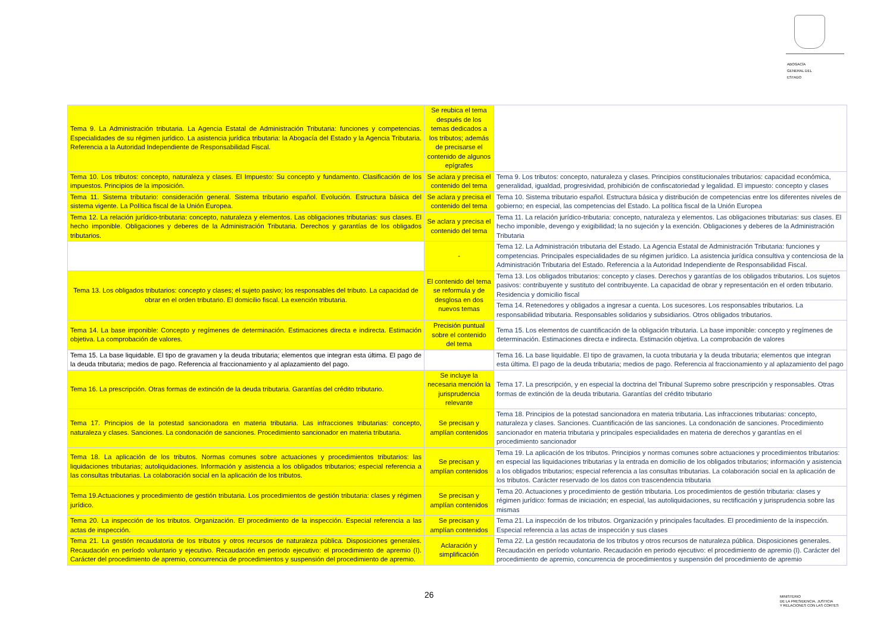ABOGACÍA
GENERAL DEL
ESTADO
| Tema 9. La Administración tributaria. La Agencia Estatal de Administración Tributaria: funciones y competencias. Especialidades de su régimen jurídico. La asistencia jurídica tributaria: la Abogacía del Estado y la Agencia Tributaria. Referencia a la Autoridad Independiente de Responsabilidad Fiscal. | Se reubica el tema después de los temas dedicados a los tributos; además de precisarse el contenido de algunos epígrafes | |
| Tema 10. Los tributos: concepto, naturaleza y clases. El Impuesto: Su concepto y fundamento. Clasificación de los impuestos. Principios de la imposición. | Se aclara y precisa el contenido del tema | Tema 9. Los tributos: concepto, naturaleza y clases. Principios constitucionales tributarios: capacidad económica, generalidad, igualdad, progresividad, prohibición de confiscatoriedad y legalidad. El impuesto: concepto y clases |
| Tema 11. Sistema tributario: consideración general. Sistema tributario español. Evolución. Estructura básica del sistema vigente. La Política fiscal de la Unión Europea. | Se aclara y precisa el contenido del tema | Tema 10. Sistema tributario español. Estructura básica y distribución de competencias entre los diferentes niveles de gobierno; en especial, las competencias del Estado. La política fiscal de la Unión Europea |
| Tema 12. La relación jurídico-tributaria: concepto, naturaleza y elementos. Las obligaciones tributarias: sus clases. El hecho imponible. Obligaciones y deberes de la Administración Tributaria. Derechos y garantías de los obligados tributarios. | Se aclara y precisa el contenido del tema | Tema 11. La relación jurídico-tributaria: concepto, naturaleza y elementos. Las obligaciones tributarias: sus clases. El hecho imponible, devengo y exigibilidad; la no sujeción y la exención. Obligaciones y deberes de la Administración Tributaria |
| | - | Tema 12. La Administración tributaria del Estado. La Agencia Estatal de Administración Tributaria: funciones y competencias. Principales especialidades de su régimen jurídico. La asistencia jurídica consultiva y contenciosa de la Administración Tributaria del Estado. Referencia a la Autoridad Independiente de Responsabilidad Fiscal. |
| Tema 13. Los obligados tributarios: concepto y clases; el sujeto pasivo; los responsables del tributo. La capacidad de obrar en el orden tributario. El domicilio fiscal. La exención tributaria. | El contenido del tema se reformula y de desglosa en dos nuevos temas | Tema 13. Los obligados tributarios: concepto y clases. Derechos y garantías de los obligados tributarios. Los sujetos pasivos: contribuyente y sustituto del contribuyente. La capacidad de obrar y representación en el orden tributario. Residencia y domicilio fiscal |
| | | Tema 14. Retenedores y obligados a ingresar a cuenta. Los sucesores. Los responsables tributarios. La responsabilidad tributaria. Responsables solidarios y subsidiarios. Otros obligados tributarios. |
| Tema 14. La base imponible: Concepto y regímenes de determinación. Estimaciones directa e indirecta. Estimación objetiva. La comprobación de valores. | Precisión puntual sobre el contenido del tema | Tema 15. Los elementos de cuantificación de la obligación tributaria. La base imponible: concepto y regímenes de determinación. Estimaciones directa e indirecta. Estimación objetiva. La comprobación de valores |
| Tema 15. La base liquidable. El tipo de gravamen y la deuda tributaria; elementos que integran esta última. El pago de la deuda tributaria; medios de pago. Referencia al fraccionamiento y al aplazamiento del pago. | | Tema 16. La base liquidable. El tipo de gravamen, la cuota tributaria y la deuda tributaria; elementos que integran esta última. El pago de la deuda tributaria; medios de pago. Referencia al fraccionamiento y al aplazamiento del pago |
| Tema 16. La prescripción. Otras formas de extinción de la deuda tributaria. Garantías del crédito tributario. | Se incluye la necesaria mención la jurisprudencia relevante | Tema 17. La prescripción, y en especial la doctrina del Tribunal Supremo sobre prescripción y responsables. Otras formas de extinción de la deuda tributaria. Garantías del crédito tributario |
| Tema 17. Principios de la potestad sancionadora en materia tributaria. Las infracciones tributarias: concepto, naturaleza y clases. Sanciones. La condonación de sanciones. Procedimiento sancionador en materia tributaria. | Se precisan y amplían contenidos | Tema 18. Principios de la potestad sancionadora en materia tributaria. Las infracciones tributarias: concepto, naturaleza y clases. Sanciones. Cuantificación de las sanciones. La condonación de sanciones. Procedimiento sancionador en materia tributaria y principales especialidades en materia de derechos y garantías en el procedimiento sancionador |
| Tema 18. La aplicación de los tributos. Normas comunes sobre actuaciones y procedimientos tributarios: las liquidaciones tributarias; autoliquidaciones. Información y asistencia a los obligados tributarios; especial referencia a las consultas tributarias. La colaboración social en la aplicación de los tributos. | Se precisan y amplían contenidos | Tema 19. La aplicación de los tributos. Principios y normas comunes sobre actuaciones y procedimientos tributarios: en especial las liquidaciones tributarias y la entrada en domicilio de los obligados tributarios; información y asistencia a los obligados tributarios; especial referencia a las consultas tributarias. La colaboración social en la aplicación de los tributos. Carácter reservado de los datos con trascendencia tributaria |
| Tema 19.Actuaciones y procedimiento de gestión tributaria. Los procedimientos de gestión tributaria: clases y régimen jurídico. | Se precisan y amplían contenidos | Tema 20. Actuaciones y procedimiento de gestión tributaria. Los procedimientos de gestión tributaria: clases y régimen jurídico: formas de iniciación; en especial, las autoliquidaciones, su rectificación y jurisprudencia sobre las mismas |
| Tema 20. La inspección de los tributos. Organización. El procedimiento de la inspección. Especial referencia a las actas de inspección. | Se precisan y amplían contenidos | Tema 21. La inspección de los tributos. Organización y principales facultades. El procedimiento de la inspección. Especial referencia a las actas de inspección y sus clases |
| Tema 21. La gestión recaudatoria de los tributos y otros recursos de naturaleza pública. Disposiciones generales. Recaudación en período voluntario y ejecutivo. Recaudación en periodo ejecutivo: el procedimiento de apremio (I). Carácter del procedimiento de apremio, concurrencia de procedimientos y suspensión del procedimiento de apremio. | Aclaración y simplificación | Tema 22. La gestión recaudatoria de los tributos y otros recursos de naturaleza pública. Disposiciones generales. Recaudación en período voluntario. Recaudación en periodo ejecutivo: el procedimiento de apremio (I). Carácter del procedimiento de apremio, concurrencia de procedimientos y suspensión del procedimiento de apremio |
26
MINISTERIO
DE LA PRESIDENCIA, JUSTICIA
Y RELACIONES CON LAS CORTES